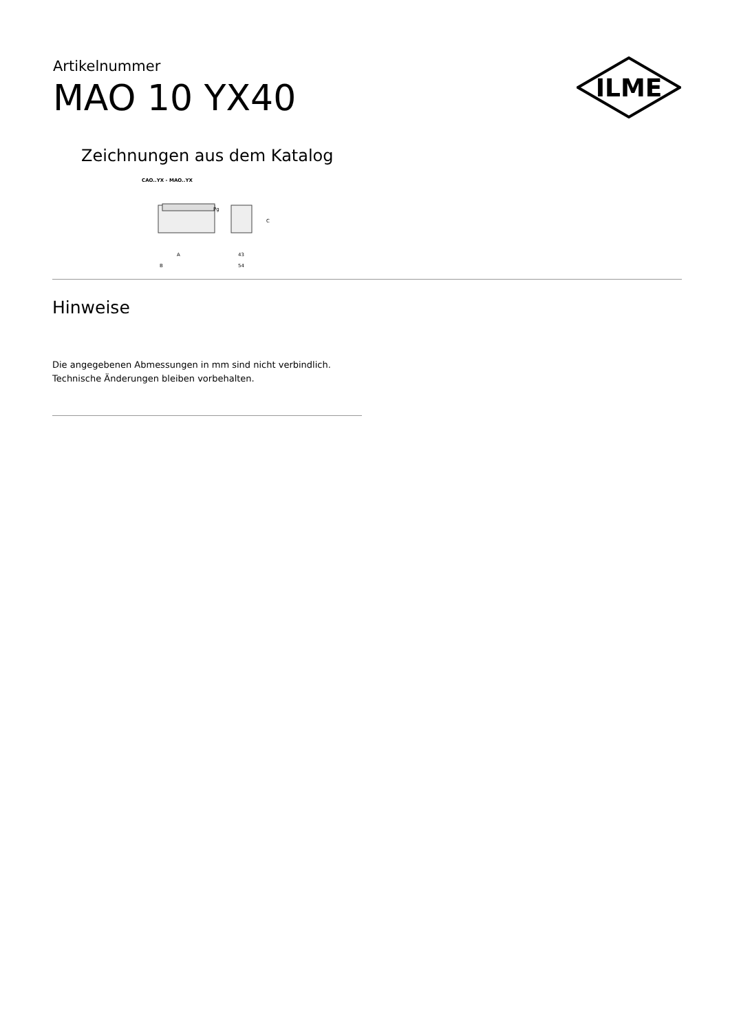Artikelnummer
MAO 10 YX40
ILME
Zeichnungen aus dem Katalog
CAO..YX - MAO..YX
A
B
Pg
C
43
54
Hinweise
Die angegebenen Abmessungen in mm sind nicht verbindlich.
Technische Änderungen bleiben vorbehalten.